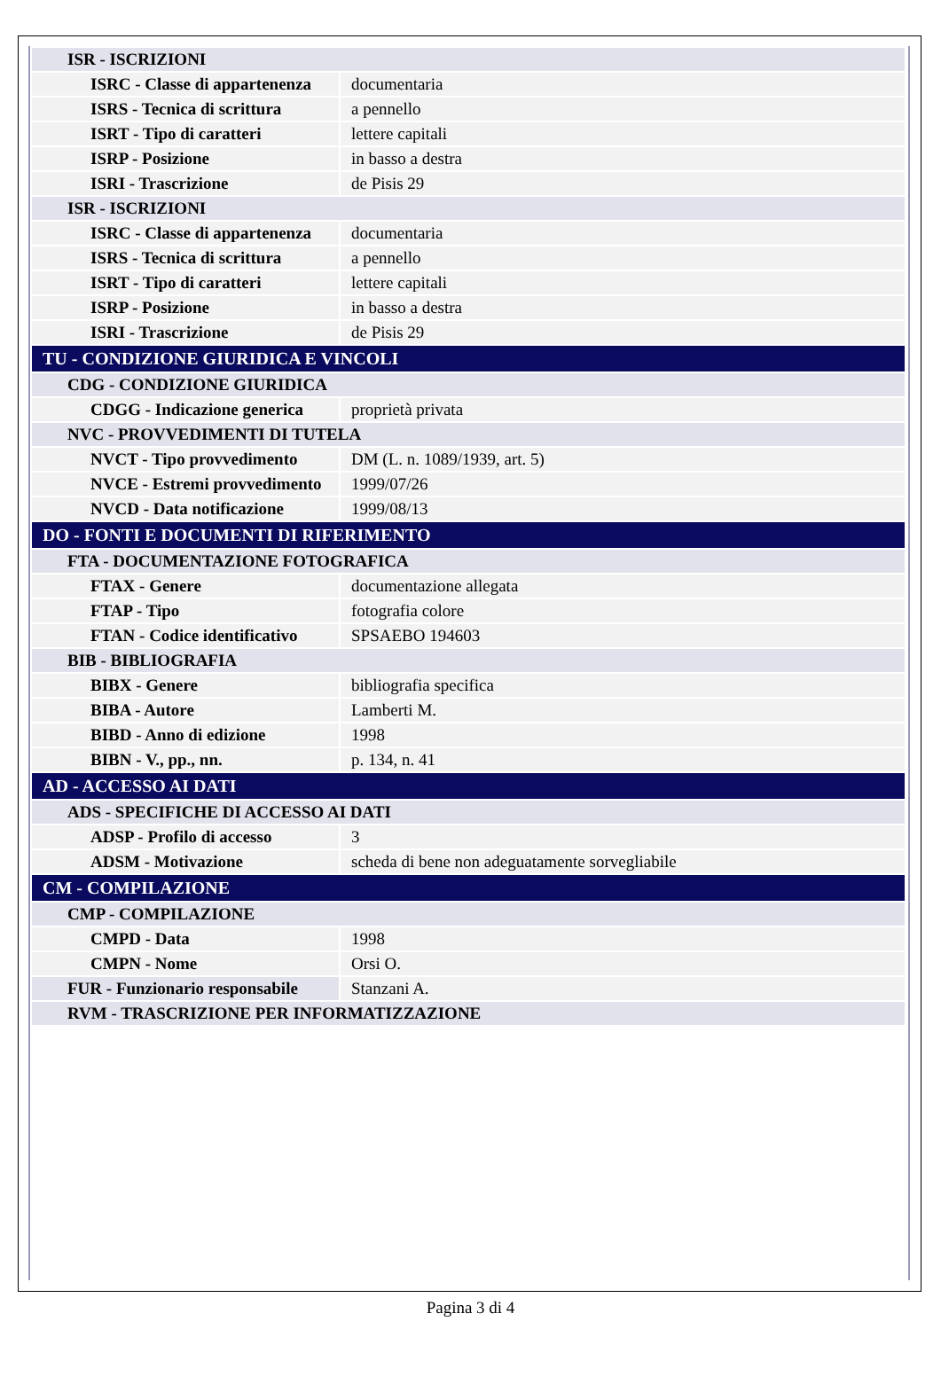| ISR - ISCRIZIONI | |
| ISRC - Classe di appartenenza | documentaria |
| ISRS - Tecnica di scrittura | a pennello |
| ISRT - Tipo di caratteri | lettere capitali |
| ISRP - Posizione | in basso a destra |
| ISRI - Trascrizione | de Pisis 29 |
| ISR - ISCRIZIONI | |
| ISRC - Classe di appartenenza | documentaria |
| ISRS - Tecnica di scrittura | a pennello |
| ISRT - Tipo di caratteri | lettere capitali |
| ISRP - Posizione | in basso a destra |
| ISRI - Trascrizione | de Pisis 29 |
| TU - CONDIZIONE GIURIDICA E VINCOLI | |
| CDG - CONDIZIONE GIURIDICA | |
| CDGG - Indicazione generica | proprietà privata |
| NVC - PROVVEDIMENTI DI TUTELA | |
| NVCT - Tipo provvedimento | DM (L. n. 1089/1939, art. 5) |
| NVCE - Estremi provvedimento | 1999/07/26 |
| NVCD - Data notificazione | 1999/08/13 |
| DO - FONTI E DOCUMENTI DI RIFERIMENTO | |
| FTA - DOCUMENTAZIONE FOTOGRAFICA | |
| FTAX - Genere | documentazione allegata |
| FTAP - Tipo | fotografia colore |
| FTAN - Codice identificativo | SPSAEBO 194603 |
| BIB - BIBLIOGRAFIA | |
| BIBX - Genere | bibliografia specifica |
| BIBA - Autore | Lamberti M. |
| BIBD - Anno di edizione | 1998 |
| BIBN - V., pp., nn. | p. 134, n. 41 |
| AD - ACCESSO AI DATI | |
| ADS - SPECIFICHE DI ACCESSO AI DATI | |
| ADSP - Profilo di accesso | 3 |
| ADSM - Motivazione | scheda di bene non adeguatamente sorvegliabile |
| CM - COMPILAZIONE | |
| CMP - COMPILAZIONE | |
| CMPD - Data | 1998 |
| CMPN - Nome | Orsi O. |
| FUR - Funzionario responsabile | Stanzani A. |
| RVM - TRASCRIZIONE PER INFORMATIZZAZIONE | |
Pagina 3 di 4